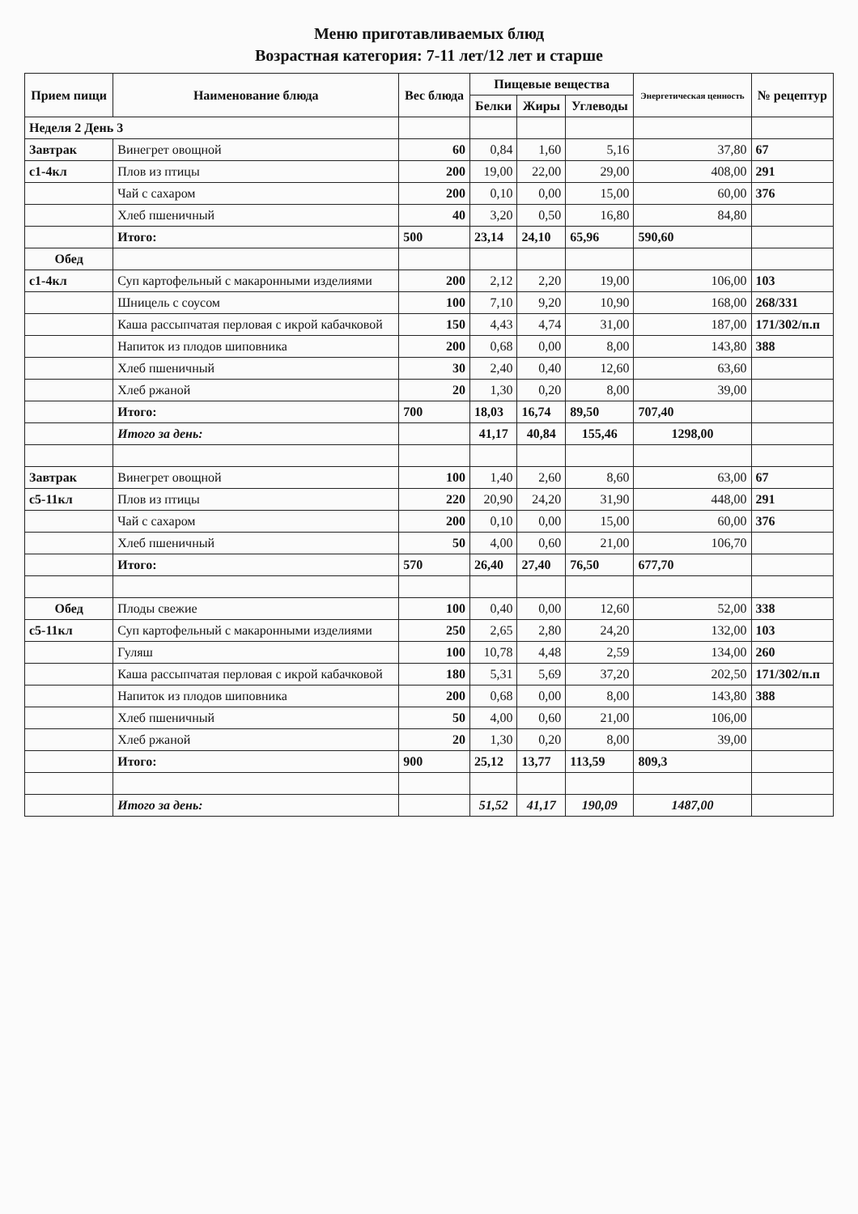Меню приготавливаемых блюд
Возрастная категория: 7-11 лет/12 лет и старше
| Прием пищи | Наименование блюда | Вес блюда | Пищевые вещества | | | Энергетическая ценность | № рецептур |
| --- | --- | --- | --- | --- | --- | --- | --- |
| | | | Белки | Жиры | Углеводы | | |
| Неделя 2 День 3 | | | | | | | |
| Завтрак | Винегрет овощной | 60 | 0,84 | 1,60 | 5,16 | 37,80 | 67 |
| с1-4кл | Плов из птицы | 200 | 19,00 | 22,00 | 29,00 | 408,00 | 291 |
| | Чай с сахаром | 200 | 0,10 | 0,00 | 15,00 | 60,00 | 376 |
| | Хлеб пшеничный | 40 | 3,20 | 0,50 | 16,80 | 84,80 | |
| | Итого: | 500 | 23,14 | 24,10 | 65,96 | 590,60 | |
| Обед | | | | | | | |
| с1-4кл | Суп картофельный с макаронными изделиями | 200 | 2,12 | 2,20 | 19,00 | 106,00 | 103 |
| | Шницель с соусом | 100 | 7,10 | 9,20 | 10,90 | 168,00 | 268/331 |
| | Каша рассыпчатая перловая с икрой кабачковой | 150 | 4,43 | 4,74 | 31,00 | 187,00 | 171/302/п.п |
| | Напиток из плодов шиповника | 200 | 0,68 | 0,00 | 8,00 | 143,80 | 388 |
| | Хлеб пшеничный | 30 | 2,40 | 0,40 | 12,60 | 63,60 | |
| | Хлеб ржаной | 20 | 1,30 | 0,20 | 8,00 | 39,00 | |
| | Итого: | 700 | 18,03 | 16,74 | 89,50 | 707,40 | |
| | Итого за день: | | 41,17 | 40,84 | 155,46 | 1298,00 | |
| Завтрак | Винегрет овощной | 100 | 1,40 | 2,60 | 8,60 | 63,00 | 67 |
| с5-11кл | Плов из птицы | 220 | 20,90 | 24,20 | 31,90 | 448,00 | 291 |
| | Чай с сахаром | 200 | 0,10 | 0,00 | 15,00 | 60,00 | 376 |
| | Хлеб пшеничный | 50 | 4,00 | 0,60 | 21,00 | 106,70 | |
| | Итого: | 570 | 26,40 | 27,40 | 76,50 | 677,70 | |
| Обед | Плоды свежие | 100 | 0,40 | 0,00 | 12,60 | 52,00 | 338 |
| с5-11кл | Суп картофельный с макаронными изделиями | 250 | 2,65 | 2,80 | 24,20 | 132,00 | 103 |
| | Гуляш | 100 | 10,78 | 4,48 | 2,59 | 134,00 | 260 |
| | Каша рассыпчатая перловая с икрой кабачковой | 180 | 5,31 | 5,69 | 37,20 | 202,50 | 171/302/п.п |
| | Напиток из плодов шиповника | 200 | 0,68 | 0,00 | 8,00 | 143,80 | 388 |
| | Хлеб пшеничный | 50 | 4,00 | 0,60 | 21,00 | 106,00 | |
| | Хлеб ржаной | 20 | 1,30 | 0,20 | 8,00 | 39,00 | |
| | Итого: | 900 | 25,12 | 13,77 | 113,59 | 809,3 | |
| | Итого за день: | | 51,52 | 41,17 | 190,09 | 1487,00 | |